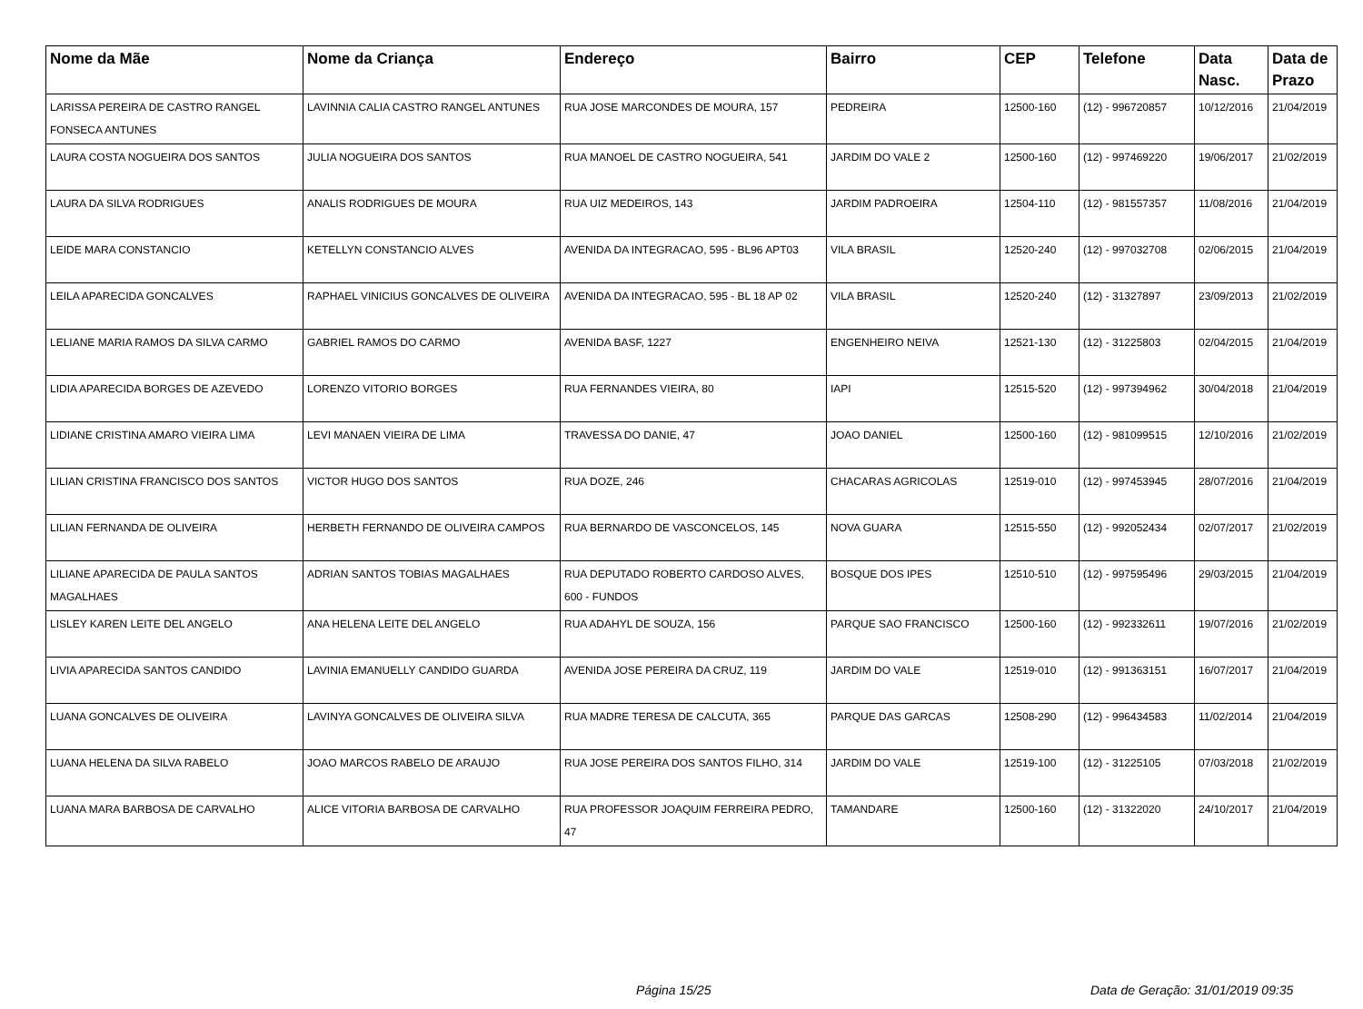| Nome da Mãe | Nome da Criança | Endereço | Bairro | CEP | Telefone | Data Nasc. | Data de Prazo |
| --- | --- | --- | --- | --- | --- | --- | --- |
| LARISSA PEREIRA DE CASTRO RANGEL FONSECA ANTUNES | LAVINNIA CALIA CASTRO RANGEL ANTUNES | RUA JOSE MARCONDES DE MOURA, 157 | PEDREIRA | 12500-160 | (12) - 996720857 | 10/12/2016 | 21/04/2019 |
| LAURA COSTA NOGUEIRA DOS SANTOS | JULIA NOGUEIRA DOS SANTOS | RUA MANOEL DE CASTRO NOGUEIRA, 541 | JARDIM DO VALE 2 | 12500-160 | (12) - 997469220 | 19/06/2017 | 21/02/2019 |
| LAURA DA SILVA RODRIGUES | ANALIS RODRIGUES DE MOURA | RUA UIZ MEDEIROS, 143 | JARDIM PADROEIRA | 12504-110 | (12) - 981557357 | 11/08/2016 | 21/04/2019 |
| LEIDE MARA CONSTANCIO | KETELLYN CONSTANCIO ALVES | AVENIDA DA INTEGRACAO, 595 - BL96 APT03 | VILA BRASIL | 12520-240 | (12) - 997032708 | 02/06/2015 | 21/04/2019 |
| LEILA APARECIDA GONCALVES | RAPHAEL VINICIUS GONCALVES DE OLIVEIRA | AVENIDA DA INTEGRACAO, 595 - BL 18 AP 02 | VILA BRASIL | 12520-240 | (12) - 31327897 | 23/09/2013 | 21/02/2019 |
| LELIANE MARIA RAMOS DA SILVA CARMO | GABRIEL RAMOS DO CARMO | AVENIDA BASF, 1227 | ENGENHEIRO NEIVA | 12521-130 | (12) - 31225803 | 02/04/2015 | 21/04/2019 |
| LIDIA APARECIDA BORGES DE AZEVEDO | LORENZO VITORIO BORGES | RUA FERNANDES VIEIRA, 80 | IAPI | 12515-520 | (12) - 997394962 | 30/04/2018 | 21/04/2019 |
| LIDIANE CRISTINA AMARO VIEIRA LIMA | LEVI MANAEN VIEIRA DE LIMA | TRAVESSA DO DANIE, 47 | JOAO DANIEL | 12500-160 | (12) - 981099515 | 12/10/2016 | 21/02/2019 |
| LILIAN CRISTINA FRANCISCO DOS SANTOS | VICTOR HUGO DOS SANTOS | RUA DOZE, 246 | CHACARAS AGRICOLAS | 12519-010 | (12) - 997453945 | 28/07/2016 | 21/04/2019 |
| LILIAN FERNANDA DE OLIVEIRA | HERBETH FERNANDO DE OLIVEIRA CAMPOS | RUA BERNARDO DE VASCONCELOS, 145 | NOVA GUARA | 12515-550 | (12) - 992052434 | 02/07/2017 | 21/02/2019 |
| LILIANE APARECIDA DE PAULA SANTOS MAGALHAES | ADRIAN SANTOS TOBIAS MAGALHAES | RUA DEPUTADO ROBERTO CARDOSO ALVES, 600 - FUNDOS | BOSQUE DOS IPES | 12510-510 | (12) - 997595496 | 29/03/2015 | 21/04/2019 |
| LISLEY KAREN LEITE DEL ANGELO | ANA HELENA LEITE DEL ANGELO | RUA ADAHYL DE SOUZA, 156 | PARQUE SAO FRANCISCO | 12500-160 | (12) - 992332611 | 19/07/2016 | 21/02/2019 |
| LIVIA APARECIDA SANTOS CANDIDO | LAVINIA EMANUELLY CANDIDO GUARDA | AVENIDA JOSE PEREIRA DA CRUZ, 119 | JARDIM DO VALE | 12519-010 | (12) - 991363151 | 16/07/2017 | 21/04/2019 |
| LUANA GONCALVES DE OLIVEIRA | LAVINYA GONCALVES DE OLIVEIRA SILVA | RUA MADRE TERESA DE CALCUTA, 365 | PARQUE DAS GARCAS | 12508-290 | (12) - 996434583 | 11/02/2014 | 21/04/2019 |
| LUANA HELENA DA SILVA RABELO | JOAO MARCOS RABELO DE ARAUJO | RUA JOSE PEREIRA DOS SANTOS FILHO, 314 | JARDIM DO VALE | 12519-100 | (12) - 31225105 | 07/03/2018 | 21/02/2019 |
| LUANA MARA BARBOSA DE CARVALHO | ALICE VITORIA BARBOSA DE CARVALHO | RUA PROFESSOR JOAQUIM FERREIRA PEDRO, 47 | TAMANDARE | 12500-160 | (12) - 31322020 | 24/10/2017 | 21/04/2019 |
Página 15/25 Data de Geração: 31/01/2019 09:35